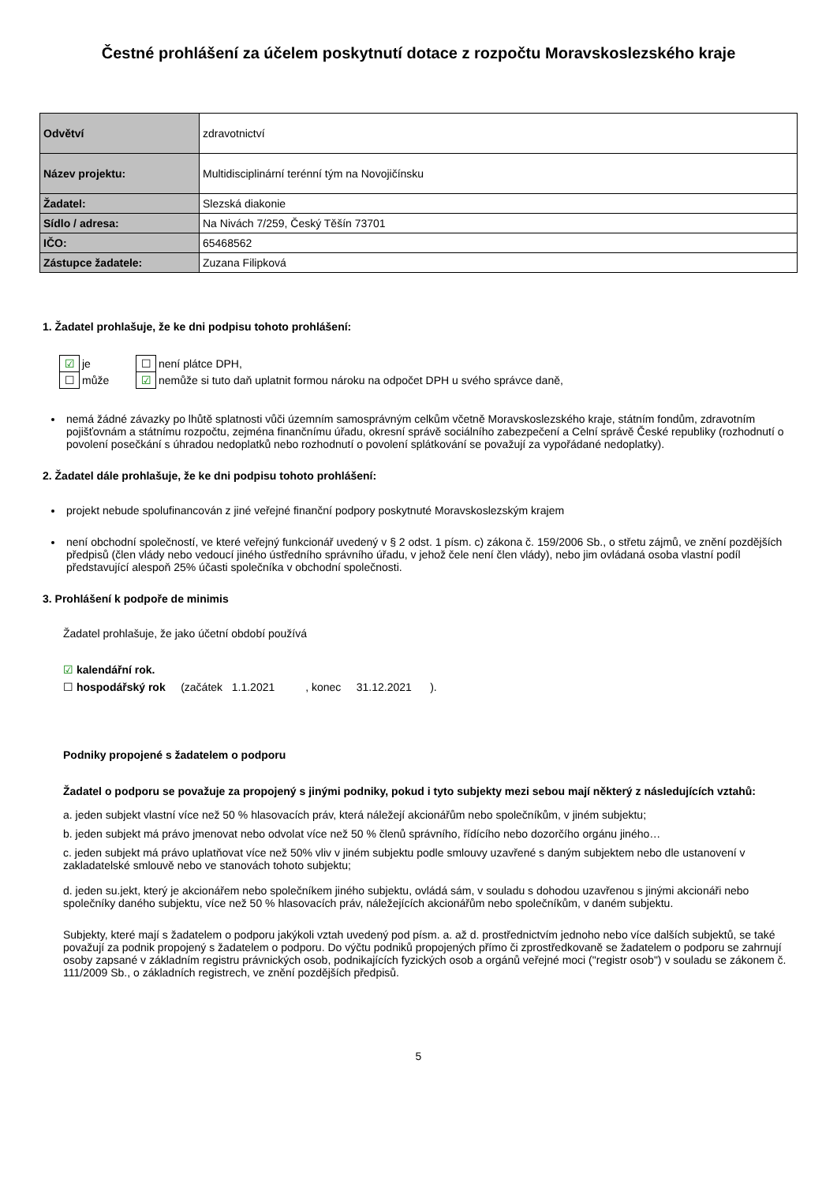Čestné prohlášení za účelem poskytnutí dotace z rozpočtu Moravskoslezského kraje
| Odvětví | zdravotnictví |
| Název projektu: | Multidisciplinární terénní tým na Novojičínsku |
| Žadatel: | Slezská diakonie |
| Sídlo / adresa: | Na Nivách 7/259, Český Těšín 73701 |
| IČO: | 65468562 |
| Zástupce žadatele: | Zuzana Filipková |
1. Žadatel prohlašuje, že ke dni podpisu tohoto prohlášení:
| ☑ | je | ☐ | není plátce DPH, |
| ☐ | může | ☑ | nemůže si tuto daň uplatnit formou nároku na odpočet DPH u svého správce daně, |
nemá žádné závazky po lhůtě splatnosti vůči územním samosprávným celkům včetně Moravskoslezského kraje, státním fondům, zdravotním pojišťovnám a státnímu rozpočtu, zejména finančnímu úřadu, okresní správě sociálního zabezpečení a Celní správě České republiky (rozhodnutí o povolení posečkání s úhradou nedoplatků nebo rozhodnutí o povolení splátkování se považují za vypořádané nedoplatky).
2. Žadatel dále prohlašuje, že ke dni podpisu tohoto prohlášení:
projekt nebude spolufinancován z jiné veřejné finanční podpory poskytnuté Moravskoslezským krajem
není obchodní společností, ve které veřejný funkcionář uvedený v § 2 odst. 1 písm. c) zákona č. 159/2006 Sb., o střetu zájmů, ve znění pozdějších předpisů (člen vlády nebo vedoucí jiného ústředního správního úřadu, v jehož čele není člen vlády), nebo jim ovládaná osoba vlastní podíl představující alespoň 25% účasti společníka v obchodní společnosti.
3. Prohlášení k podpoře de minimis
Žadatel prohlašuje, že jako účetní období používá
☑ kalendářní rok.
☐ hospodářský rok (začátek 1.1.2021 , konec 31.12.2021 ).
Podniky propojené s žadatelem o podporu
Žadatel o podporu se považuje za propojený s jinými podniky, pokud i tyto subjekty mezi sebou mají některý z následujících vztahů:
a. jeden subjekt vlastní více než 50 % hlasovacích práv, která náležejí akcionářům nebo společníkům, v jiném subjektu;
b. jeden subjekt má právo jmenovat nebo odvolat více než 50 % členů správního, řídícího nebo dozorčího orgánu jiného…
c. jeden subjekt má právo uplatňovat více než 50% vliv v jiném subjektu podle smlouvy uzavřené s daným subjektem nebo dle ustanovení v zakladatelské smlouvě nebo ve stanovách tohoto subjektu;
d. jeden su.jekt, který je akcionářem nebo společníkem jiného subjektu, ovládá sám, v souladu s dohodou uzavřenou s jinými akcionáři nebo společníky daného subjektu, více než 50 % hlasovacích práv, náležejících akcionářům nebo společníkům, v daném subjektu.
Subjekty, které mají s žadatelem o podporu jakýkoli vztah uvedený pod písm. a. až d. prostřednictvím jednoho nebo více dalších subjektů, se také považují za podnik propojený s žadatelem o podporu. Do výčtu podniků propojených přímo či zprostředkovaně se žadatelem o podporu se zahrnují osoby zapsané v základním registru právnických osob, podnikajících fyzických osob a orgánů veřejné moci ("registr osob") v souladu se zákonem č. 111/2009 Sb., o základních registrech, ve znění pozdějších předpisů.
5